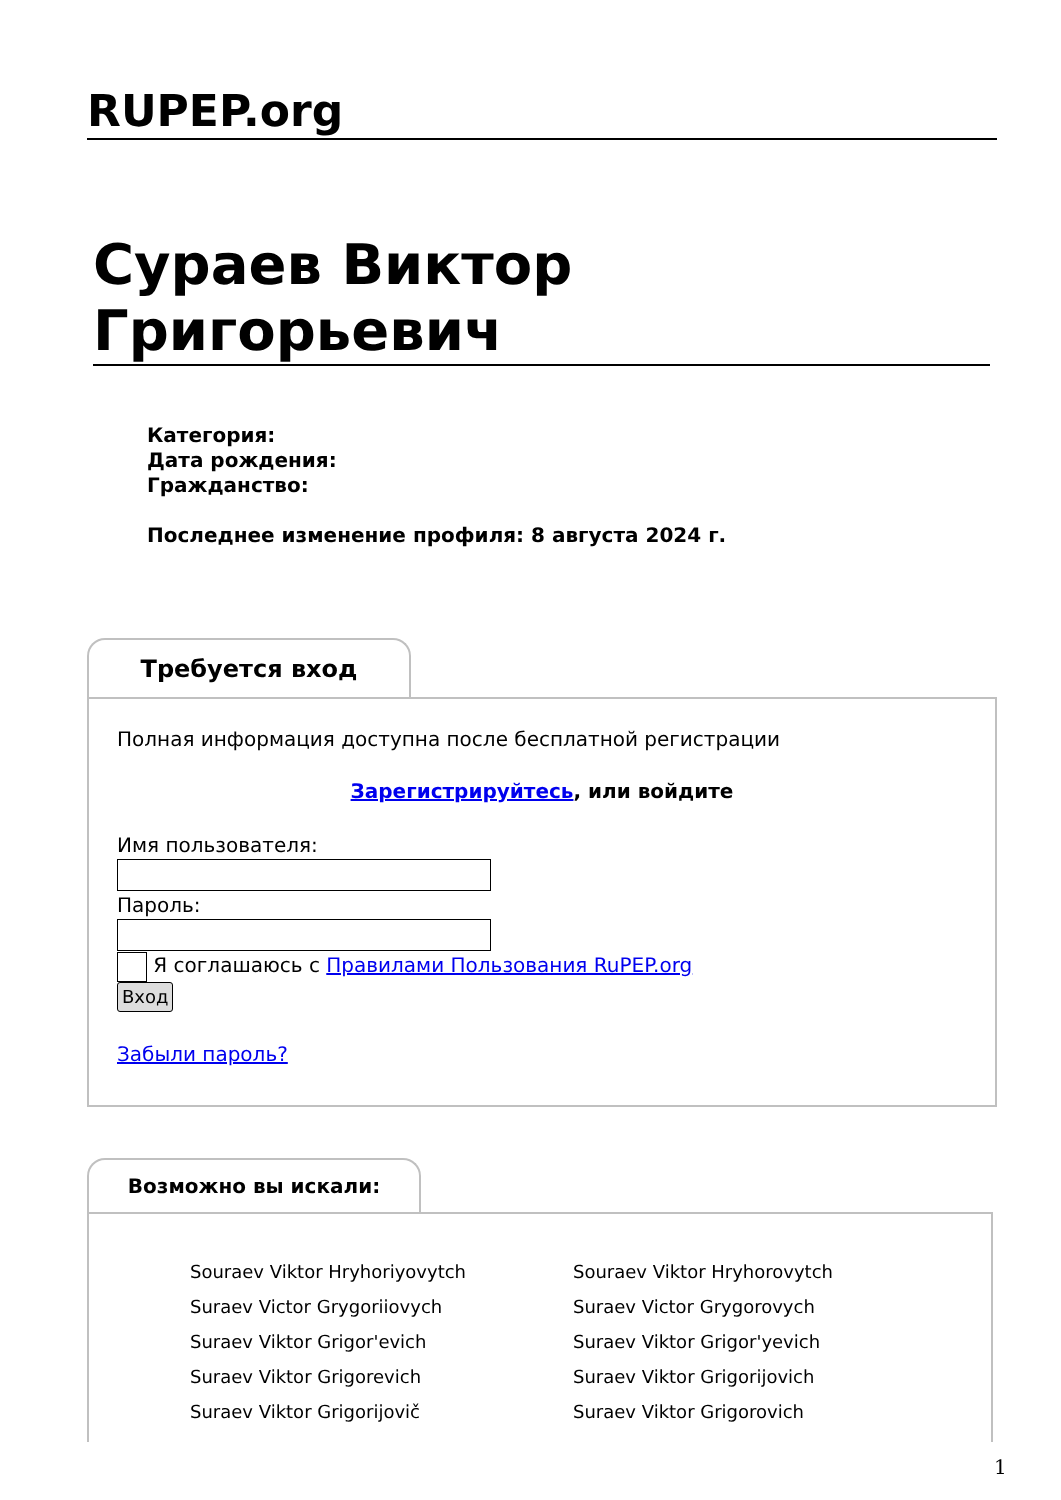RUPEP.org
Сураев Виктор Григорьевич
Категория:
Дата рождения:
Гражданство:
Последнее изменение профиля: 8 августа 2024 г.
Требуется вход
Полная информация доступна после бесплатной регистрации
Зарегистрируйтесь, или войдите
Имя пользователя:
Пароль:
Я соглашаюсь с Правилами Пользования RuPEP.org
Вход
Забыли пароль?
Возможно вы искали:
Souraev Viktor Hryhoriyovytch
Souraev Viktor Hryhorovytch
Suraev Victor Grygoriiovych
Suraev Victor Grygorovych
Suraev Viktor Grigor'evich
Suraev Viktor Grigor'yevich
Suraev Viktor Grigorevich
Suraev Viktor Grigorijovich
Suraev Viktor Grigorijovič
Suraev Viktor Grigorovich
1